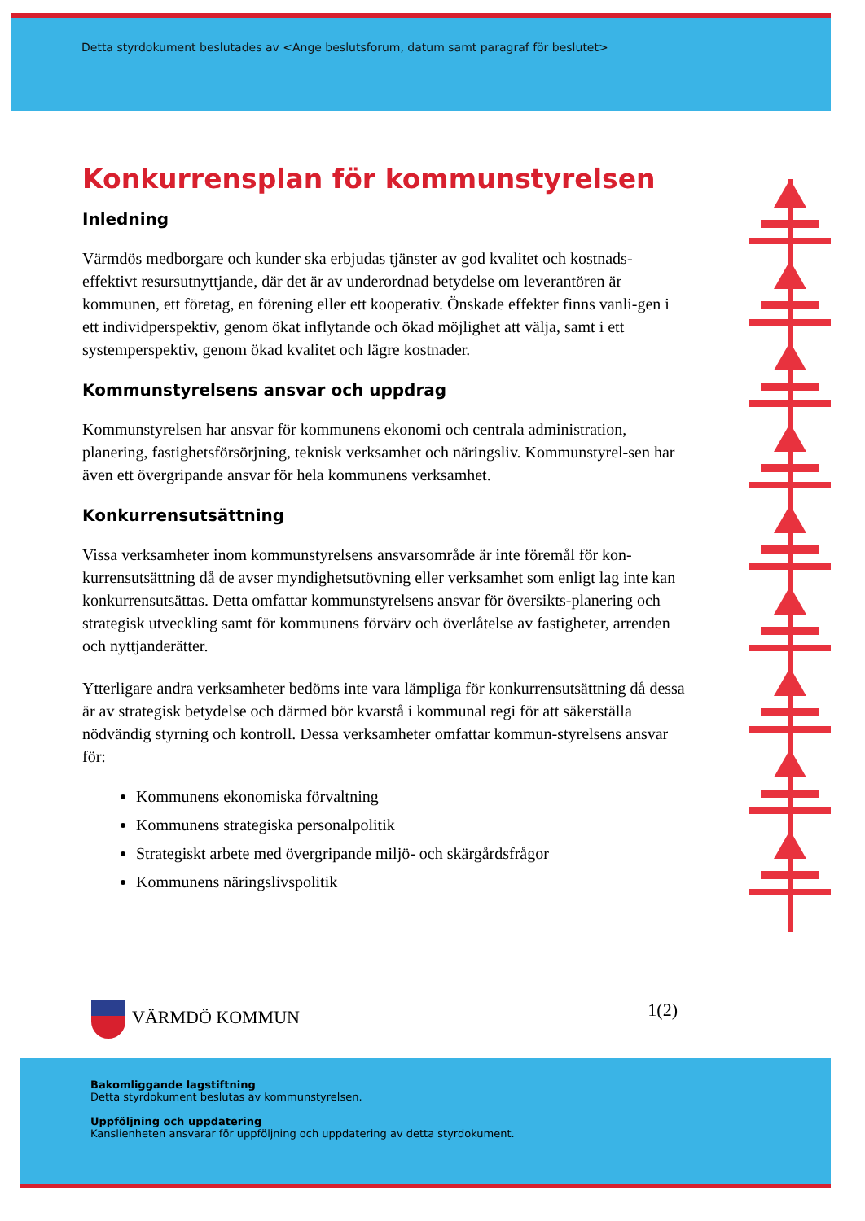Detta styrdokument beslutades av <Ange beslutsforum, datum samt paragraf för beslutet>
Konkurrensplan för kommunstyrelsen
Inledning
Värmdös medborgare och kunder ska erbjudas tjänster av god kvalitet och kostnads-effektivt resursutnyttjande, där det är av underordnad betydelse om leverantören är kommunen, ett företag, en förening eller ett kooperativ. Önskade effekter finns vanli-gen i ett individperspektiv, genom ökat inflytande och ökad möjlighet att välja, samt i ett systemperspektiv, genom ökad kvalitet och lägre kostnader.
Kommunstyrelsens ansvar och uppdrag
Kommunstyrelsen har ansvar för kommunens ekonomi och centrala administration, planering, fastighetsförsörjning, teknisk verksamhet och näringsliv. Kommunstyrel-sen har även ett övergripande ansvar för hela kommunens verksamhet.
Konkurrensutsättning
Vissa verksamheter inom kommunstyrelsens ansvarsområde är inte föremål för kon-kurrensutsättning då de avser myndighetsutövning eller verksamhet som enligt lag inte kan konkurrensutsättas. Detta omfattar kommunstyrelsens ansvar för översikts-planering och strategisk utveckling samt för kommunens förvärv och överlåtelse av fastigheter, arrenden och nyttjanderätter.
Ytterligare andra verksamheter bedöms inte vara lämpliga för konkurrensutsättning då dessa är av strategisk betydelse och därmed bör kvarstå i kommunal regi för att säkerställa nödvändig styrning och kontroll. Dessa verksamheter omfattar kommun-styrelsens ansvar för:
Kommunens ekonomiska förvaltning
Kommunens strategiska personalpolitik
Strategiskt arbete med övergripande miljö- och skärgårdsfrågor
Kommunens näringslivspolitik
VÄRMDÖ KOMMUN 1(2)
Bakomliggande lagstiftning
Detta styrdokument beslutas av kommunstyrelsen.
Uppföljning och uppdatering
Kanslienheten ansvarar för uppföljning och uppdatering av detta styrdokument.